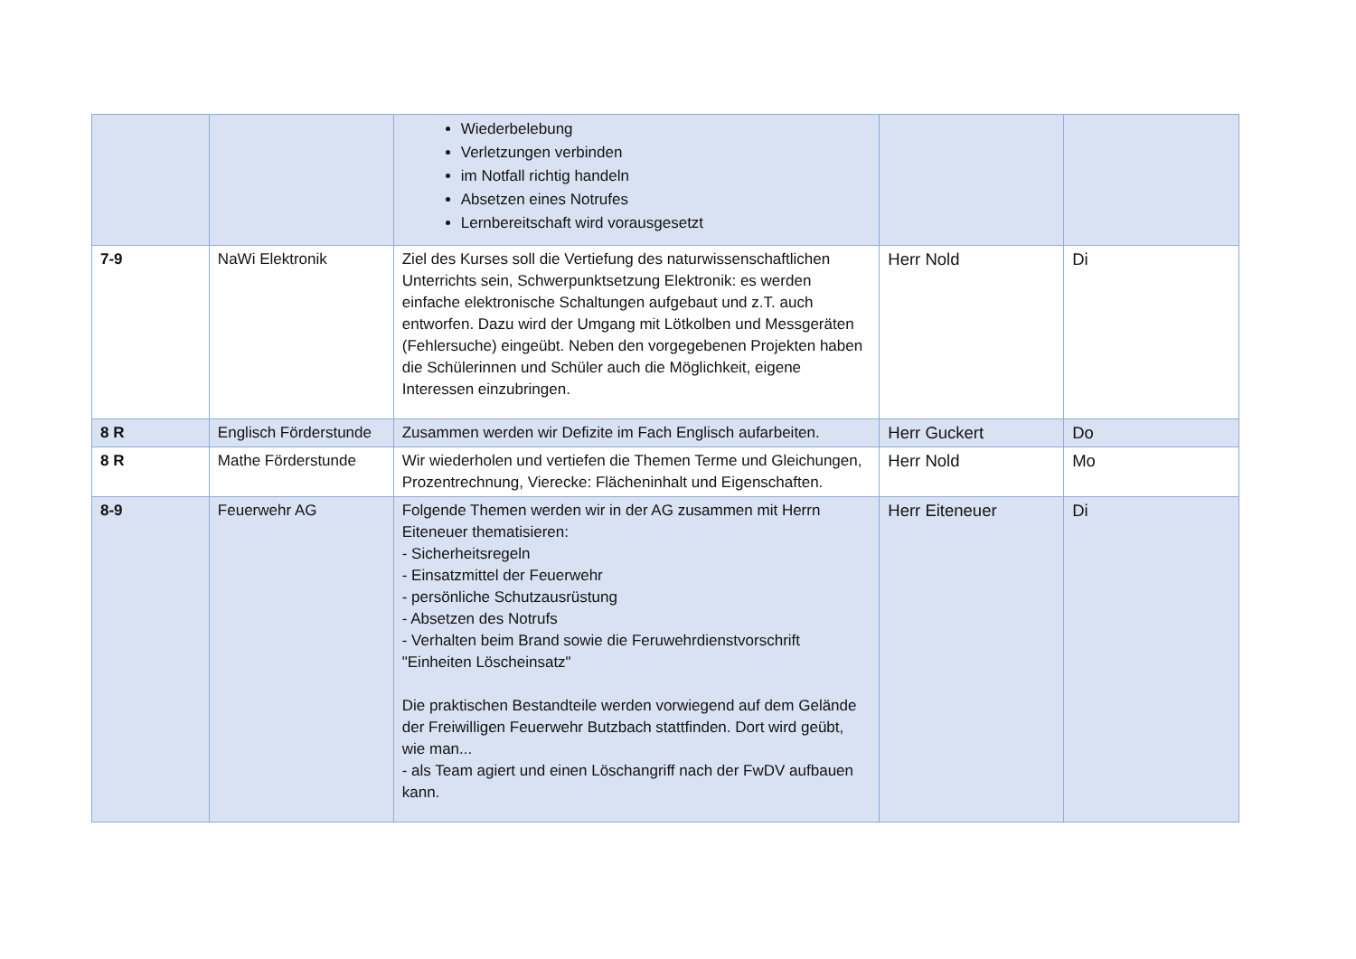| | | Wiederbelebung Verletzungen verbinden im Notfall richtig handeln Absetzen eines Notrufes Lernbereitschaft wird vorausgesetzt | | |
| 7-9 | NaWi Elektronik | Ziel des Kurses soll die Vertiefung des naturwissenschaftlichen Unterrichts sein, Schwerpunktsetzung Elektronik: es werden einfache elektronische Schaltungen aufgebaut und z.T. auch entworfen. Dazu wird der Umgang mit Lötkolben und Messgeräten (Fehlersuche) eingeübt. Neben den vorgegebenen Projekten haben die Schülerinnen und Schüler auch die Möglichkeit, eigene Interessen einzubringen. | Herr Nold | Di |
| 8 R | Englisch Förderstunde | Zusammen werden wir Defizite im Fach Englisch aufarbeiten. | Herr Guckert | Do |
| 8 R | Mathe Förderstunde | Wir wiederholen und vertiefen die Themen Terme und Gleichungen, Prozentrechnung, Vierecke: Flächeninhalt und Eigenschaften. | Herr Nold | Mo |
| 8-9 | Feuerwehr AG | Folgende Themen werden wir in der AG zusammen mit Herrn Eiteneuer thematisieren: - Sicherheitsregeln - Einsatzmittel der Feuerwehr - persönliche Schutzausrüstung - Absetzen des Notrufs - Verhalten beim Brand sowie die Feruwehrdienstvorschrift "Einheiten Löscheinsatz" Die praktischen Bestandteile werden vorwiegend auf dem Gelände der Freiwilligen Feuerwehr Butzbach stattfinden. Dort wird geübt, wie man... - als Team agiert und einen Löschangriff nach der FwDV aufbauen kann. | Herr Eiteneuer | Di |